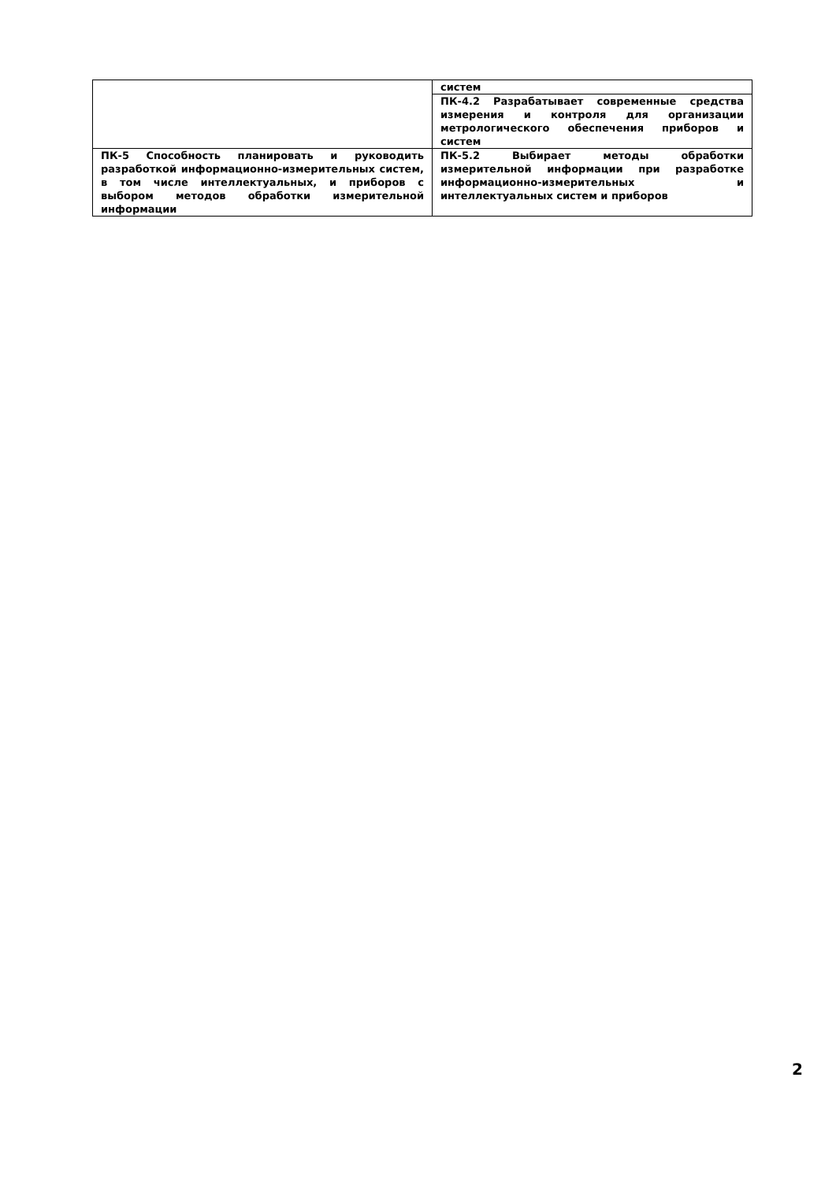| | систем |
| | ПК-4.2 Разрабатывает современные средства измерения и контроля для организации метрологического обеспечения приборов и систем |
| ПК-5 Способность планировать и руководить разработкой информационно-измерительных систем, в том числе интеллектуальных, и приборов с выбором методов обработки измерительной информации | ПК-5.2 Выбирает методы обработки измерительной информации при разработке информационно-измерительных и интеллектуальных систем и приборов |
2